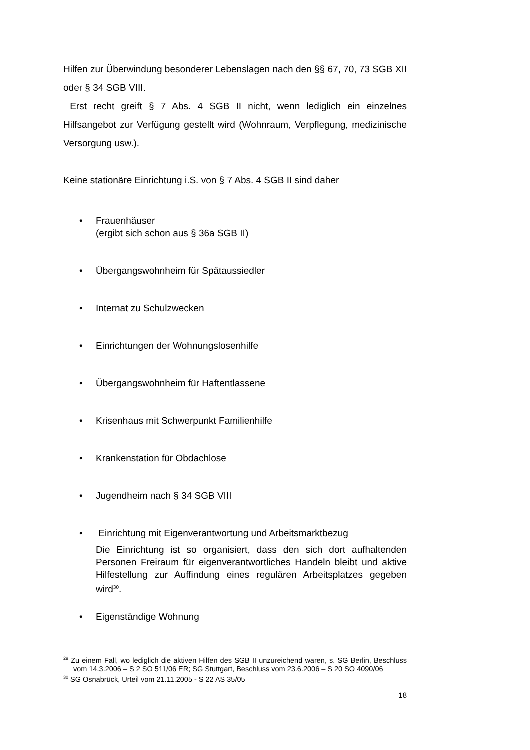Hilfen zur Überwindung besonderer Lebenslagen nach den §§ 67, 70, 73 SGB XII oder § 34 SGB VIII.
Erst recht greift § 7 Abs. 4 SGB II nicht, wenn lediglich ein einzelnes Hilfsangebot zur Verfügung gestellt wird (Wohnraum, Verpflegung, medizinische Versorgung usw.).
Keine stationäre Einrichtung i.S. von § 7 Abs. 4 SGB II sind daher
• Frauenhäuser
(ergibt sich schon aus § 36a SGB II)
• Übergangswohnheim für Spätaussiedler
• Internat zu Schulzwecken
• Einrichtungen der Wohnungslosenhilfe
• Übergangswohnheim für Haftentlassene
• Krisenhaus mit Schwerpunkt Familienhilfe
• Krankenstation für Obdachlose
• Jugendheim nach § 34 SGB VIII
• Einrichtung mit Eigenverantwortung und Arbeitsmarktbezug
Die Einrichtung ist so organisiert, dass den sich dort aufhaltenden Personen Freiraum für eigenverantwortliches Handeln bleibt und aktive Hilfestellung zur Auffindung eines regulären Arbeitsplatzes gegeben wird<sup>30</sup>.
• Eigenständige Wohnung
<sup>29</sup> Zu einem Fall, wo lediglich die aktiven Hilfen des SGB II unzureichend waren, s. SG Berlin, Beschluss vom 14.3.2006 – S 2 SO 511/06 ER; SG Stuttgart, Beschluss vom 23.6.2006 – S 20 SO 4090/06
<sup>30</sup> SG Osnabrück, Urteil vom 21.11.2005 - S 22 AS 35/05
18